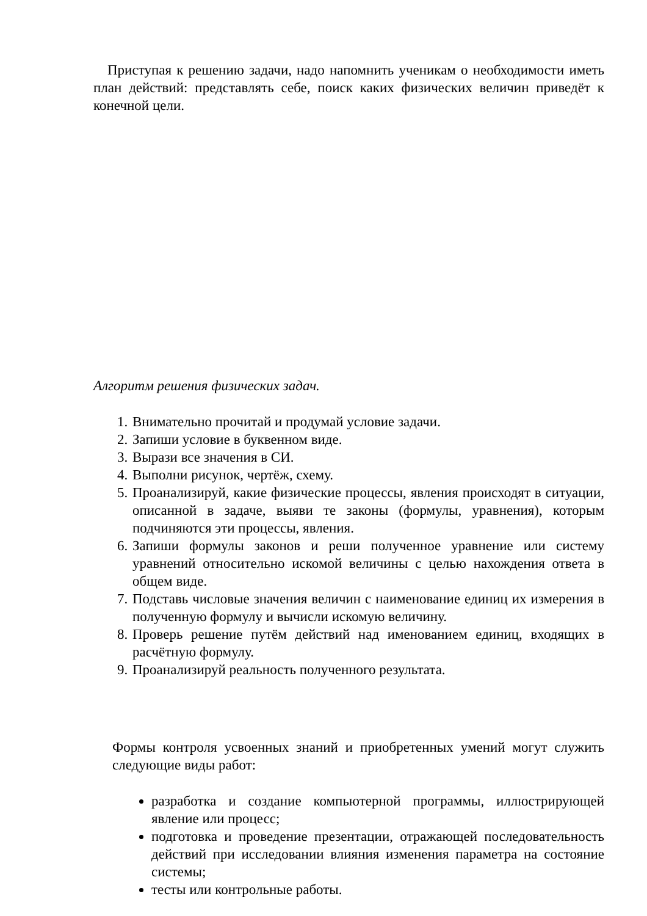Приступая к решению задачи, надо напомнить ученикам о необходимости иметь план действий: представлять себе, поиск каких физических величин приведёт к конечной цели.
Алгоритм решения физических задач.
1. Внимательно прочитай и продумай условие задачи.
2. Запиши условие в буквенном виде.
3. Вырази все значения в СИ.
4. Выполни рисунок, чертёж, схему.
5. Проанализируй, какие физические процессы, явления происходят в ситуации, описанной в задаче, выяви те законы (формулы, уравнения), которым подчиняются эти процессы, явления.
6. Запиши формулы законов и реши полученное уравнение или систему уравнений относительно искомой величины с целью нахождения ответа в общем виде.
7. Подставь числовые значения величин с наименование единиц их измерения в полученную формулу и вычисли искомую величину.
8. Проверь решение путём действий над именованием единиц, входящих в расчётную формулу.
9. Проанализируй реальность полученного результата.
Формы контроля усвоенных знаний и приобретенных умений могут служить следующие виды работ:
разработка и создание компьютерной программы, иллюстрирующей явление или процесс;
подготовка и проведение презентации, отражающей последовательность действий при исследовании влияния изменения параметра на состояние системы;
тесты или контрольные работы.